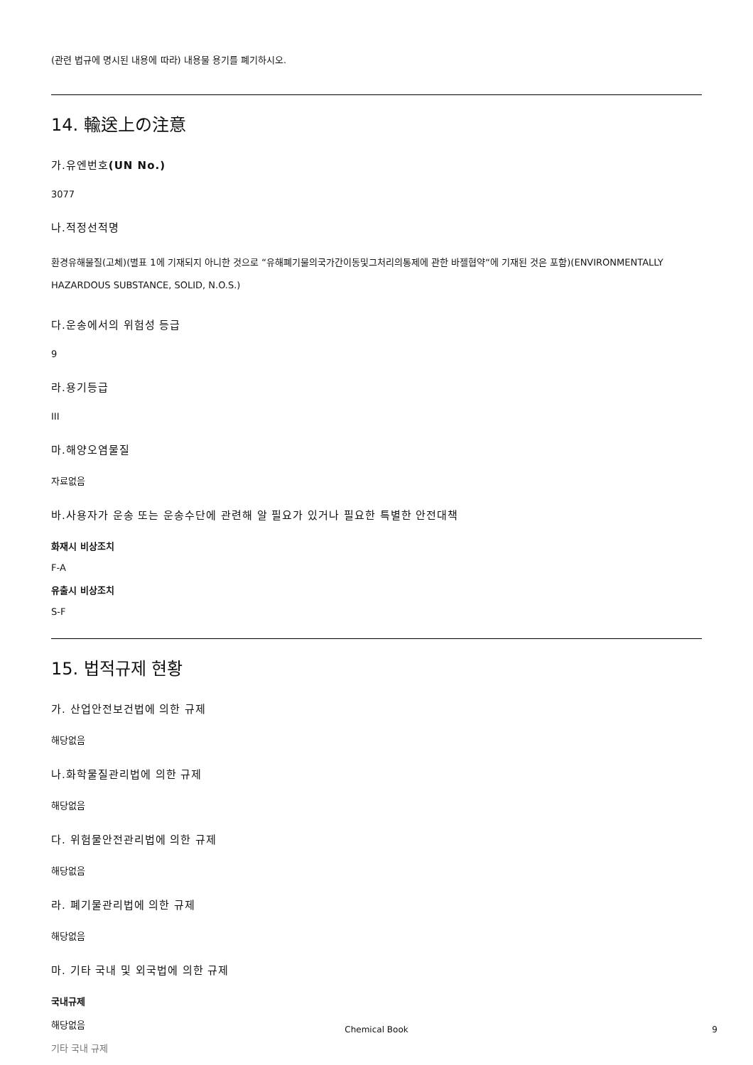(관련 법규에 명시된 내용에 따라) 내용물 용기를 폐기하시오.
14. 輸送上の注意
가.유엔번호(UN No.)
3077
나.적정선적명
환경유해물질(고체)(별표 1에 기재되지 아니한 것으로 “유해폐기물의국가간이동및그처리의통제에 관한 바젤협약“에 기재된 것은 포함)(ENVIRONMENTALLY HAZARDOUS SUBSTANCE, SOLID, N.O.S.)
다.운송에서의 위험성 등급
9
라.용기등급
III
마.해양오염물질
자료없음
바.사용자가 운송 또는 운송수단에 관련해 알 필요가 있거나 필요한 특별한 안전대책
화재시 비상조치
F-A
유출시 비상조치
S-F
15. 법적규제 현황
가. 산업안전보건법에 의한 규제
해당없음
나.화학물질관리법에 의한 규제
해당없음
다. 위험물안전관리법에 의한 규제
해당없음
라. 폐기물관리법에 의한 규제
해당없음
마. 기타 국내 및 외국법에 의한 규제
국내규제
해당없음
기타 국내 규제
Chemical Book 9